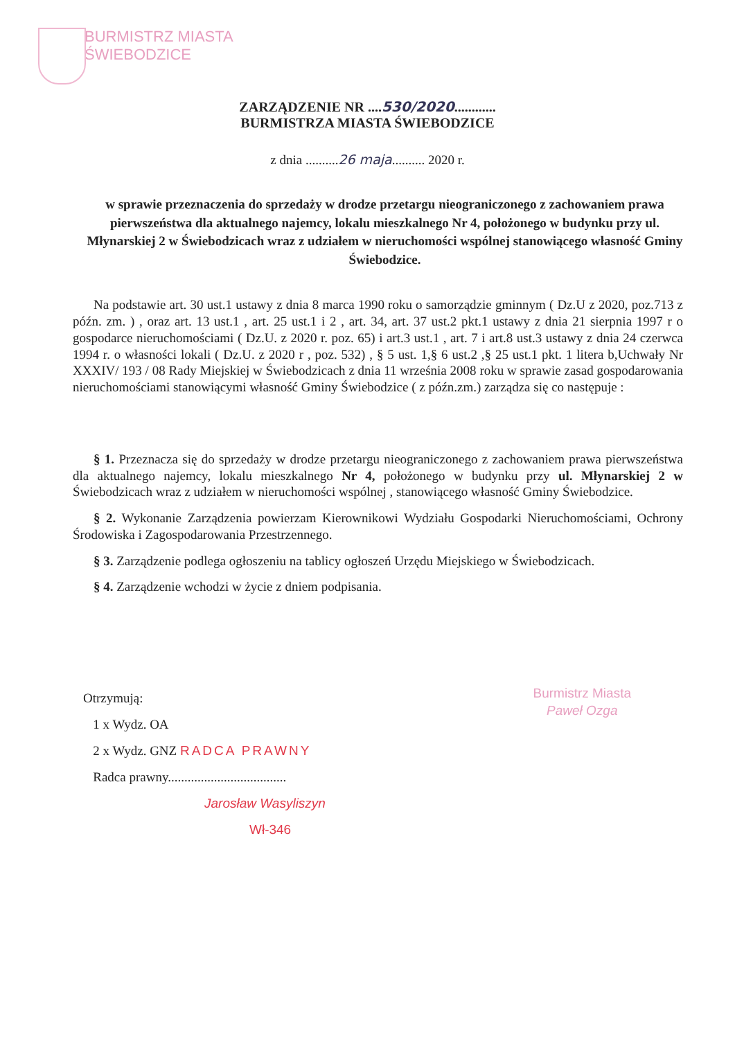BURMISTRZ MIASTA
ŚWIEBODZICE
ZARZĄDZENIE NR ....530/2020............
BURMISTRZA MIASTA ŚWIEBODZICE
z dnia ..........26 maja.......... 2020 r.
w sprawie przeznaczenia do sprzedaży w drodze przetargu nieograniczonego z zachowaniem prawa pierwszeństwa dla aktualnego najemcy, lokalu mieszkalnego Nr 4, położonego w budynku przy ul. Młynarskiej 2 w Świebodzicach wraz z udziałem w nieruchomości wspólnej stanowiącego własność Gminy Świebodzice.
Na podstawie art. 30 ust.1 ustawy z dnia 8 marca 1990 roku o samorządzie gminnym ( Dz.U z 2020, poz.713 z późn. zm. ) , oraz art. 13 ust.1 , art. 25 ust.1 i 2 , art. 34, art. 37 ust.2 pkt.1 ustawy z dnia 21 sierpnia 1997 r o gospodarce nieruchomościami ( Dz.U. z 2020 r. poz. 65) i art.3 ust.1 , art. 7 i art.8 ust.3 ustawy z dnia 24 czerwca 1994 r. o własności lokali ( Dz.U. z 2020 r , poz. 532) , § 5 ust. 1,§ 6 ust.2 ,§ 25 ust.1 pkt. 1 litera b,Uchwały Nr XXXIV/ 193 / 08 Rady Miejskiej w Świebodzicach z dnia 11 września 2008 roku w sprawie zasad gospodarowania nieruchomościami stanowiącymi własność Gminy Świebodzice ( z późn.zm.) zarządza się co następuje :
§ 1. Przeznacza się do sprzedaży w drodze przetargu nieograniczonego z zachowaniem prawa pierwszeństwa dla aktualnego najemcy, lokalu mieszkalnego Nr 4, położonego w budynku przy ul. Młynarskiej 2 w Świebodzicach wraz z udziałem w nieruchomości wspólnej , stanowiącego własność Gminy Świebodzice.
§ 2. Wykonanie Zarządzenia powierzam Kierownikowi Wydziału Gospodarki Nieruchomościami, Ochrony Środowiska i Zagospodarowania Przestrzennego.
§ 3. Zarządzenie podlega ogłoszeniu na tablicy ogłoszeń Urzędu Miejskiego w Świebodzicach.
§ 4. Zarządzenie wchodzi w życie z dniem podpisania.
Otrzymują:
1 x Wydz. OA
2 x Wydz. GNZ RADCA PRAWNY
Radca prawny....................................
Jarosław Wasyliszyn
Wł-346
Burmistrz Miasta
Paweł Ozga